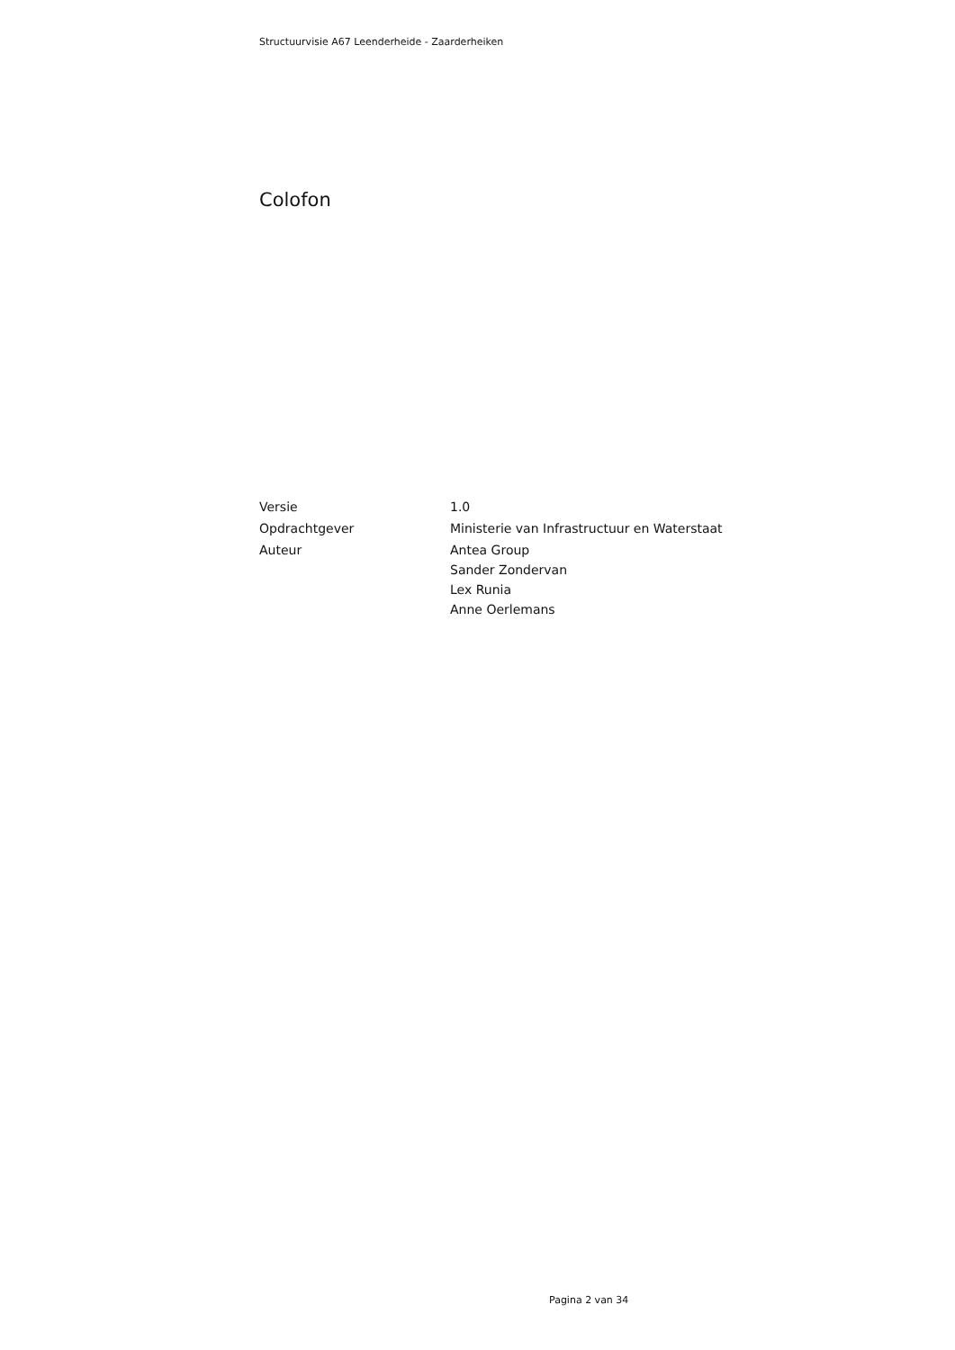Structuurvisie A67 Leenderheide - Zaarderheiken
Colofon
Versie 1.0
Opdrachtgever Ministerie van Infrastructuur en Waterstaat
Auteur Antea Group
Sander Zondervan
Lex Runia
Anne Oerlemans
Pagina 2 van 34